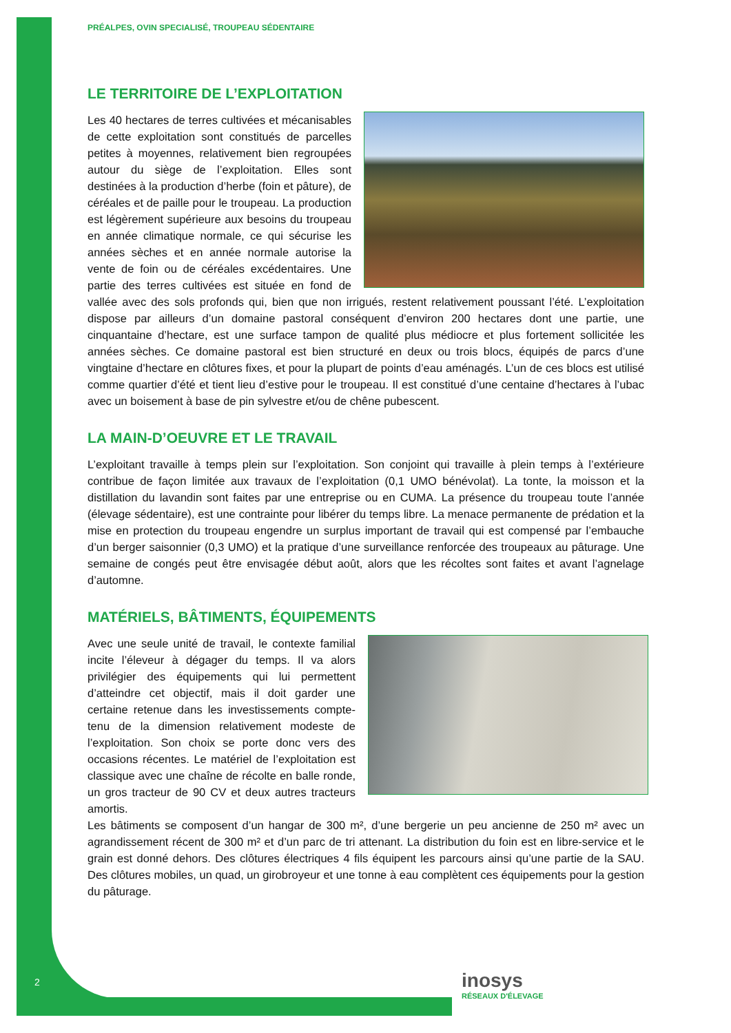PRÉALPES, OVIN SPECIALISÉ, TROUPEAU SÉDENTAIRE
LE TERRITOIRE DE L’EXPLOITATION
Les 40 hectares de terres cultivées et mécanisables de cette exploitation sont constitués de parcelles petites à moyennes, relativement bien regroupées autour du siège de l’exploitation. Elles sont destinées à la production d’herbe (foin et pâture), de céréales et de paille pour le troupeau. La production est légèrement supérieure aux besoins du troupeau en année climatique normale, ce qui sécurise les années sèches et en année normale autorise la vente de foin ou de céréales excédentaires. Une partie des terres cultivées est située en fond de vallée avec des sols profonds qui, bien que non irrigués, restent relativement poussant l’été. L’exploitation dispose par ailleurs d’un domaine pastoral conséquent d’environ 200 hectares dont une partie, une cinquantaine d’hectare, est une surface tampon de qualité plus médiocre et plus fortement sollicitée les années sèches. Ce domaine pastoral est bien structuré en deux ou trois blocs, équipés de parcs d’une vingtaine d’hectare en clôtures fixes, et pour la plupart de points d’eau aménagés. L’un de ces blocs est utilisé comme quartier d’été et tient lieu d’estive pour le troupeau. Il est constitué d’une centaine d’hectares à l’ubac avec un boisement à base de pin sylvestre et/ou de chêne pubescent.
LA MAIN-D’OEUVRE ET LE TRAVAIL
L’exploitant travaille à temps plein sur l’exploitation. Son conjoint qui travaille à plein temps à l’extérieure contribue de façon limitée aux travaux de l’exploitation (0,1 UMO bénévolat). La tonte, la moisson et la distillation du lavandin sont faites par une entreprise ou en CUMA. La présence du troupeau toute l’année (élevage sédentaire), est une contrainte pour libérer du temps libre. La menace permanente de prédation et la mise en protection du troupeau engendre un surplus important de travail qui est compensé par l’embauche d’un berger saisonnier (0,3 UMO) et la pratique d’une surveillance renforcée des troupeaux au pâturage. Une semaine de congés peut être envisagée début août, alors que les récoltes sont faites et avant l’agnelage d’automne.
MATÉRIELS, BÂTIMENTS, ÉQUIPEMENTS
Avec une seule unité de travail, le contexte familial incite l’éleveur à dégager du temps. Il va alors privilégier des équipements qui lui permettent d’atteindre cet objectif, mais il doit garder une certaine retenue dans les investissements compte-tenu de la dimension relativement modeste de l’exploitation. Son choix se porte donc vers des occasions récentes. Le matériel de l’exploitation est classique avec une chaîne de récolte en balle ronde, un gros tracteur de 90 CV et deux autres tracteurs amortis.
Les bâtiments se composent d’un hangar de 300 m², d’une bergerie un peu ancienne de 250 m² avec un agrandissement récent de 300 m² et d’un parc de tri attenant. La distribution du foin est en libre-service et le grain est donné dehors. Des clôtures électriques 4 fils équipent les parcours ainsi qu’une partie de la SAU. Des clôtures mobiles, un quad, un girobroyeur et une tonne à eau complètent ces équipements pour la gestion du pâturage.
2 inosys
RÉSEAUX D'ÉLEVAGE